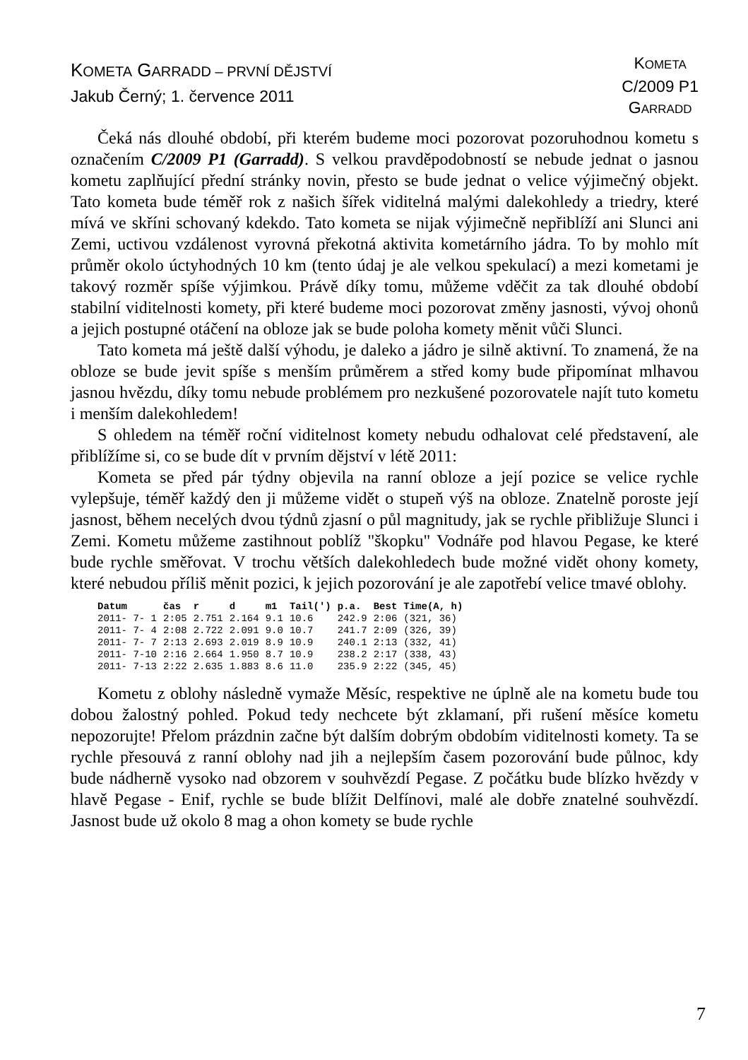KOMETA GARRADD – PRVNÍ DĚJSTVÍ
Jakub Černý; 1. července 2011
KOMETA
C/2009 P1
GARRADD
Čeká nás dlouhé období, při kterém budeme moci pozorovat pozoruhodnou kometu s označením C/2009 P1 (Garradd). S velkou pravděpodobností se nebude jednat o jasnou kometu zaplňující přední stránky novin, přesto se bude jednat o velice výjimečný objekt. Tato kometa bude téměř rok z našich šířek viditelná malými dalekohledy a triedry, které mívá ve skříni schovaný kdekdo. Tato kometa se nijak výjimečně nepřiblíží ani Slunci ani Zemi, uctivou vzdálenost vyrovná překotná aktivita kometárního jádra. To by mohlo mít průměr okolo úctyhodných 10 km (tento údaj je ale velkou spekulací) a mezi kometami je takový rozměr spíše výjimkou. Právě díky tomu, můžeme vděčit za tak dlouhé období stabilní viditelnosti komety, při které budeme moci pozorovat změny jasnosti, vývoj ohonů a jejich postupné otáčení na obloze jak se bude poloha komety měnit vůči Slunci.
Tato kometa má ještě další výhodu, je daleko a jádro je silně aktivní. To znamená, že na obloze se bude jevit spíše s menším průměrem a střed komy bude připomínat mlhavou jasnou hvězdu, díky tomu nebude problémem pro nezkušené pozorovatele najít tuto kometu i menším dalekohledem!
S ohledem na téměř roční viditelnost komety nebudu odhalovat celé představení, ale přiblížíme si, co se bude dít v prvním dějství v létě 2011:
Kometa se před pár týdny objevila na ranní obloze a její pozice se velice rychle vylepšuje, téměř každý den ji můžeme vidět o stupeň výš na obloze. Znatelně poroste její jasnost, během necelých dvou týdnů zjasní o půl magnitudy, jak se rychle přibližuje Slunci i Zemi. Kometu můžeme zastihnout poblíž "škopku" Vodnáře pod hlavou Pegase, ke které bude rychle směřovat. V trochu větších dalekohledech bude možné vidět ohony komety, které nebudou příliš měnit pozici, k jejich pozorování je ale zapotřebí velice tmavé oblohy.
| Datum | čas | r | d | m1 | Tail(') | p.a. | Best | Time(A, h) |
| --- | --- | --- | --- | --- | --- | --- | --- | --- |
| 2011- 7- 1 | 2:05 | 2.751 | 2.164 | 9.1 | 10.6 | 242.9 | 2:06 | (321, 36) |
| 2011- 7- 4 | 2:08 | 2.722 | 2.091 | 9.0 | 10.7 | 241.7 | 2:09 | (326, 39) |
| 2011- 7- 7 | 2:13 | 2.693 | 2.019 | 8.9 | 10.9 | 240.1 | 2:13 | (332, 41) |
| 2011- 7-10 | 2:16 | 2.664 | 1.950 | 8.7 | 10.9 | 238.2 | 2:17 | (338, 43) |
| 2011- 7-13 | 2:22 | 2.635 | 1.883 | 8.6 | 11.0 | 235.9 | 2:22 | (345, 45) |
Kometu z oblohy následně vymaže Měsíc, respektive ne úplně ale na kometu bude tou dobou žalostný pohled. Pokud tedy nechcete být zklamaní, při rušení měsíce kometu nepozorujte! Přelom prázdnin začne být dalším dobrým obdobím viditelnosti komety. Ta se rychle přesouvá z ranní oblohy nad jih a nejlepším časem pozorování bude půlnoc, kdy bude nádherně vysoko nad obzorem v souhvězdí Pegase. Z počátku bude blízko hvězdy v hlavě Pegase - Enif, rychle se bude blížit Delfínovi, malé ale dobře znatelné souhvězdí. Jasnost bude už okolo 8 mag a ohon komety se bude rychle
7